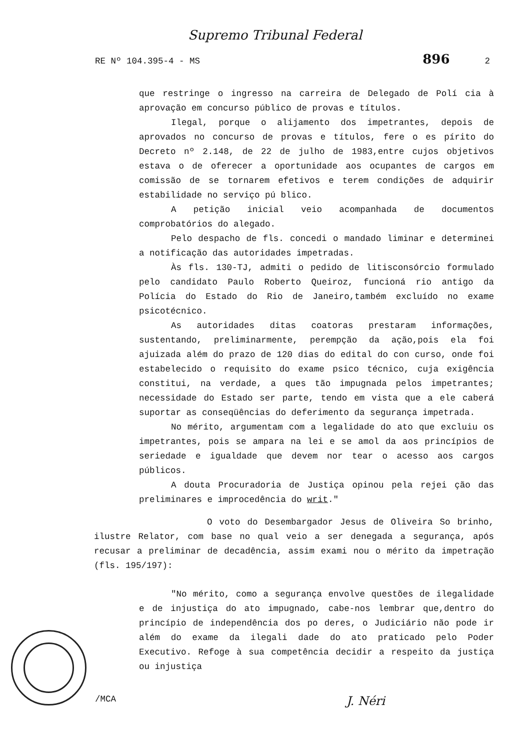Supremo Tribunal Federal
RE Nº 104.395-4 - MS 896 2
que restringe o ingresso na carreira de Delegado de Polí cia à aprovação em concurso público de provas e títulos.
Ilegal, porque o alijamento dos impetrantes, depois de aprovados no concurso de provas e títulos, fere o es pírito do Decreto nº 2.148, de 22 de julho de 1983,entre cujos objetivos estava o de oferecer a oportunidade aos ocupantes de cargos em comissão de se tornarem efetivos e terem condições de adquirir estabilidade no serviço pú blico.
A petição inicial veio acompanhada de documentos comprobatórios do alegado.
Pelo despacho de fls. concedi o mandado liminar e determinei a notificação das autoridades impetradas.
Às fls. 130-TJ, admiti o pedido de litisconsórcio formulado pelo candidato Paulo Roberto Queiroz, funcioná rio antigo da Polícia do Estado do Rio de Janeiro,também excluído no exame psicotécnico.
As autoridades ditas coatoras prestaram informações, sustentando, preliminarmente, perempção da ação,pois ela foi ajuizada além do prazo de 120 dias do edital do con curso, onde foi estabelecido o requisito do exame psico técnico, cuja exigência constitui, na verdade, a ques tão impugnada pelos impetrantes; necessidade do Estado ser parte, tendo em vista que a ele caberá suportar as conseqüências do deferimento da segurança impetrada.
No mérito, argumentam com a legalidade do ato que excluiu os impetrantes, pois se ampara na lei e se amol da aos princípios de seriedade e igualdade que devem nor tear o acesso aos cargos públicos.
A douta Procuradoria de Justiça opinou pela rejei ção das preliminares e improcedência do writ."
O voto do Desembargador Jesus de Oliveira So brinho, ilustre Relator, com base no qual veio a ser denegada a segurança, após recusar a preliminar de decadência, assim exami nou o mérito da impetração (fls. 195/197):
"No mérito, como a segurança envolve questões de ilegalidade e de injustiça do ato impugnado, cabe-nos lembrar que,dentro do princípio de independência dos po deres, o Judiciário não pode ir além do exame da ilegali dade do ato praticado pelo Poder Executivo. Refoge à sua competência decidir a respeito da justiça ou injustiça
/MCA J. Néri